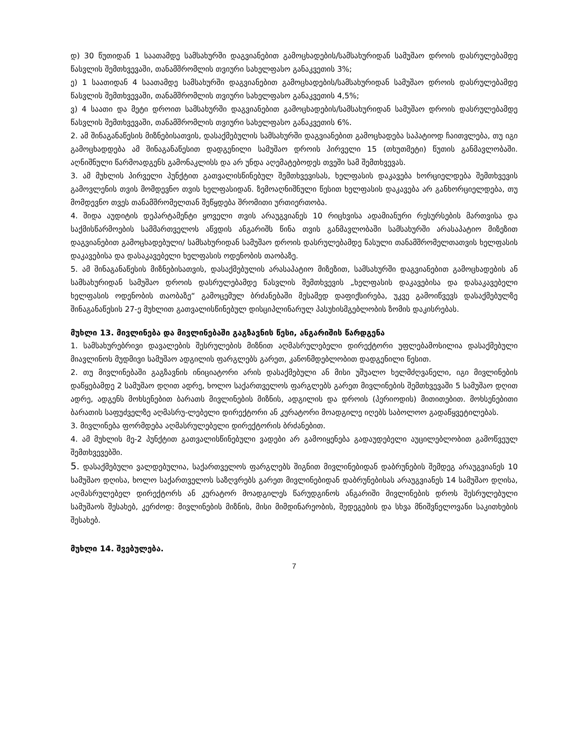დ) 30 წუთიდან 1 საათამდე სამსახურში დაგვიანებით გამოცხადების/სამსახურიდან სამუშაო დროის დასრულებამდე წასვლის შემთხვევაში, თანამშრომლის თვიური სახელფასო განაკვეთის 3%;
ე) 1 საათიდან 4 საათამდე სამსახურში დაგვიანებით გამოცხადების/სამსახურიდან სამუშაო დროის დასრულებამდე წასვლის შემთხვევაში, თანამშრომლის თვიური სახელფასო განაკვეთის 4,5%;
ვ) 4 საათი და მეტი დროით სამსახურში დაგვიანებით გამოცხადების/სამსახურიდან სამუშაო დროის დასრულებამდე წასვლის შემთხვევაში, თანამშრომლის თვიური სახელფასო განაკვეთის 6%.
2. ამ შინაგანაწესის მიზნებისათვის, დასაქმებულის სამსახურში დაგვიანებით გამოცხადება საპატიოდ ჩაითვლება, თუ იგი გამოცხადდება ამ შინაგანაწესით დადგენილი სამუშაო დროის პირველი 15 (თხუთმეტი) წუთის განმავლობაში. აღნიშნული წარმოადგენს გამონაკლისს და არ უნდა აღემატებოდეს თვეში სამ შემთხვევას.
3. ამ მუხლის პირველი პუნქტით გათვალისწინებულ შემთხვევისას, ხელფასის დაკავება ხორციელდება შემთხვევის გამოვლენის თვის მომდევნო თვის ხელფასიდან. ზემოაღნიშნული წესით ხელფასის დაკავება არ განხორციელდება, თუ მომდევნო თვეს თანამშრომელთან შეწყდება შრომითი ურთიერთობა.
4. შიდა აუდიტის დეპარტამენტი ყოველი თვის არაუგვიანეს 10 რიცხვისა ადამიანური რესურსების მართვისა და საქმისწარმოების სამმართველოს აწვდის ანგარიშს წინა თვის განმავლობაში სამსახურში არასაპატიო მიზეზით დაგვიანებით გამოცხადებული/ სამსახურიდან სამუშაო დროის დასრულებამდე წასული თანამშრომელთათვის ხელფასის დაკავებისა და დასაკავებელი ხელფასის ოდენობის თაობაზე.
5. ამ შინაგანაწესის მიზნებისათვის, დასაქმებულის არასაპატიო მიზეზით, სამსახურში დაგვიანებით გამოცხადების ან სამსახურიდან სამუშაო დროის დასრულებამდე წასვლის შემთხვევის „ხელფასის დაკავებისა და დასაკავებელი ხელფასის ოდენობის თაობაზე“ გამოცემულ ბრძანებაში მესამედ დაფიქსირება, უკვე გამოიწვევს დასაქმებულზე შინაგანაწესის 27-ე მუხლით გათვალისწინებულ დისციპლინარულ პასუხისმგებლობის ზომის დაკისრებას.
მუხლი 13. მივლინება და მივლინებაში გაგზავნის წესი, ანგარიშის წარდგენა
1. სამსახურებრივი დავალების შესრულების მიზნით აღმასრულებელი დირექტორი უფლებამოსილია დასაქმებული მიავლინოს მუდმივი სამუშაო ადგილის ფარგლებს გარეთ, კანონმდებლობით დადგენილი წესით.
2. თუ მივლინებაში გაგზავნის ინიციატორი არის დასაქმებული ან მისი უშუალო ხელმძღვანელი, იგი მივლინების დაწყებამდე 2 სამუშაო დღით ადრე, ხოლო საქართველოს ფარგლებს გარეთ მივლინების შემთხვევაში 5 სამუშაო დღით ადრე, ადგენს მოხსენებით ბარათს მივლინების მიზნის, ადგილის და დროის (პერიოდის) მითითებით. მოხსენებითი ბარათის საფუძველზე აღმასრუ-ლებელი დირექტორი ან კურატორი მოადგილე იღებს საბოლოო გადაწყვეტილებას.
3. მივლინება ფორმდება აღმასრულებელი დირექტორის ბრძანებით.
4. ამ მუხლის მე-2 პუნქტით გათვალისწინებული ვადები არ გამოიყენება გადაუდებელი აუცილებლობით გამოწვეულ შემთხვევებში.
5. დასაქმებული ვალდებულია, საქართველოს ფარგლებს შიგნით მივლინებიდან დაბრუნების შემდეგ არაუგვიანეს 10 სამუშაო დღისა, ხოლო საქართველოს საზღვრებს გარეთ მივლინებიდან დაბრუნებისას არაუგვიანეს 14 სამუშაო დღისა, აღმასრულებელ დირექტორს ან კურატორ მოადგილეს წარუდგინოს ანგარიში მივლინების დროს შესრულებული სამუშაოს შესახებ, კერძოდ: მივლინების მიზნის, მისი მიმდინარეობის, შედეგების და სხვა მნიშვნელოვანი საკითხების შესახებ.
მუხლი 14. შვებულება.
7